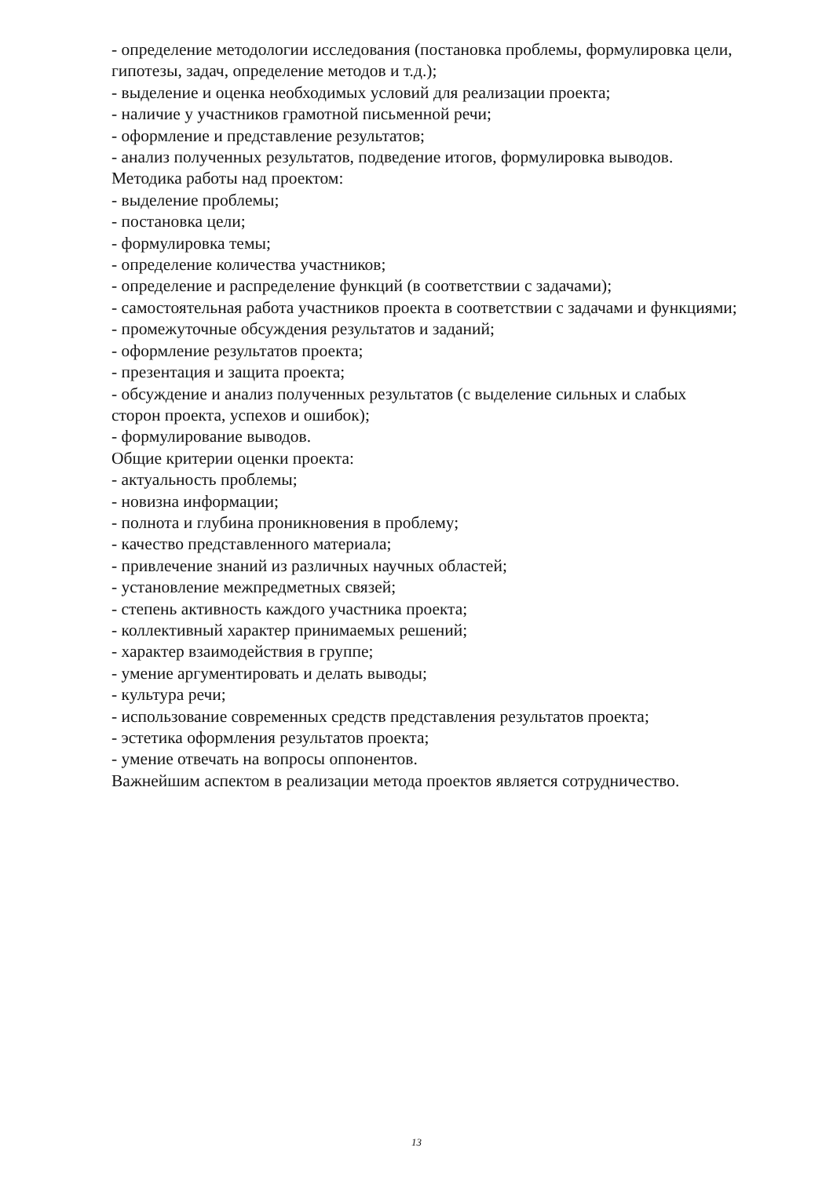- определение методологии исследования (постановка проблемы, формулировка цели, гипотезы, задач, определение методов и т.д.);
- выделение и оценка необходимых условий для реализации проекта;
- наличие у участников грамотной письменной речи;
- оформление и представление результатов;
- анализ полученных результатов, подведение итогов, формулировка выводов.
Методика работы над проектом:
- выделение проблемы;
- постановка цели;
- формулировка темы;
- определение количества участников;
- определение и распределение функций (в соответствии с задачами);
- самостоятельная работа участников проекта в соответствии с задачами и функциями;
- промежуточные обсуждения результатов и заданий;
- оформление результатов проекта;
- презентация и защита проекта;
- обсуждение и анализ полученных результатов (с выделение сильных и слабых сторон проекта, успехов и ошибок);
- формулирование выводов.
Общие критерии оценки проекта:
- актуальность проблемы;
- новизна информации;
- полнота и глубина проникновения в проблему;
- качество представленного материала;
- привлечение знаний из различных научных областей;
- установление межпредметных связей;
- степень активность каждого участника проекта;
- коллективный характер принимаемых решений;
- характер взаимодействия в группе;
- умение аргументировать и делать выводы;
- культура речи;
- использование современных средств представления результатов проекта;
- эстетика оформления результатов проекта;
- умение отвечать на вопросы оппонентов.
Важнейшим аспектом в реализации метода проектов является сотрудничество.
13